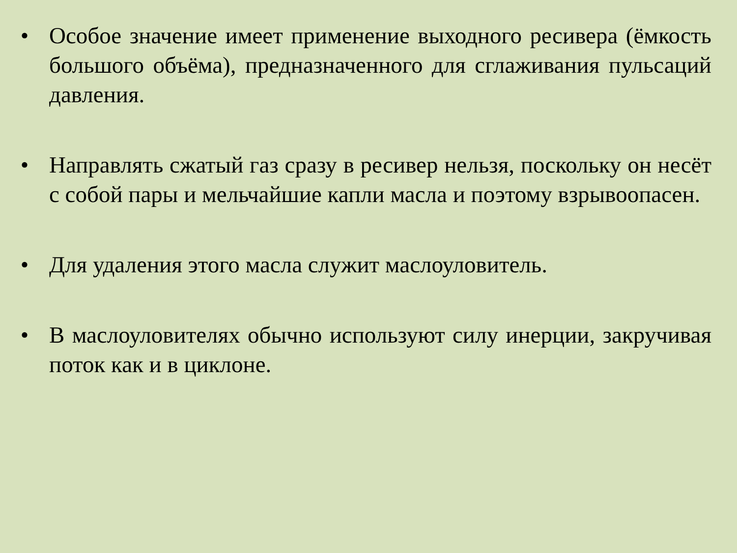• Особое значение имеет применение выходного ресивера (ёмкость большого объёма), предназначенного для сглаживания пульсаций давления.
• Направлять сжатый газ сразу в ресивер нельзя, поскольку он несёт с собой пары и мельчайшие капли масла и поэтому взрывоопасен.
• Для удаления этого масла служит маслоуловитель.
• В маслоуловителях обычно используют силу инерции, закручивая поток как и в циклоне.